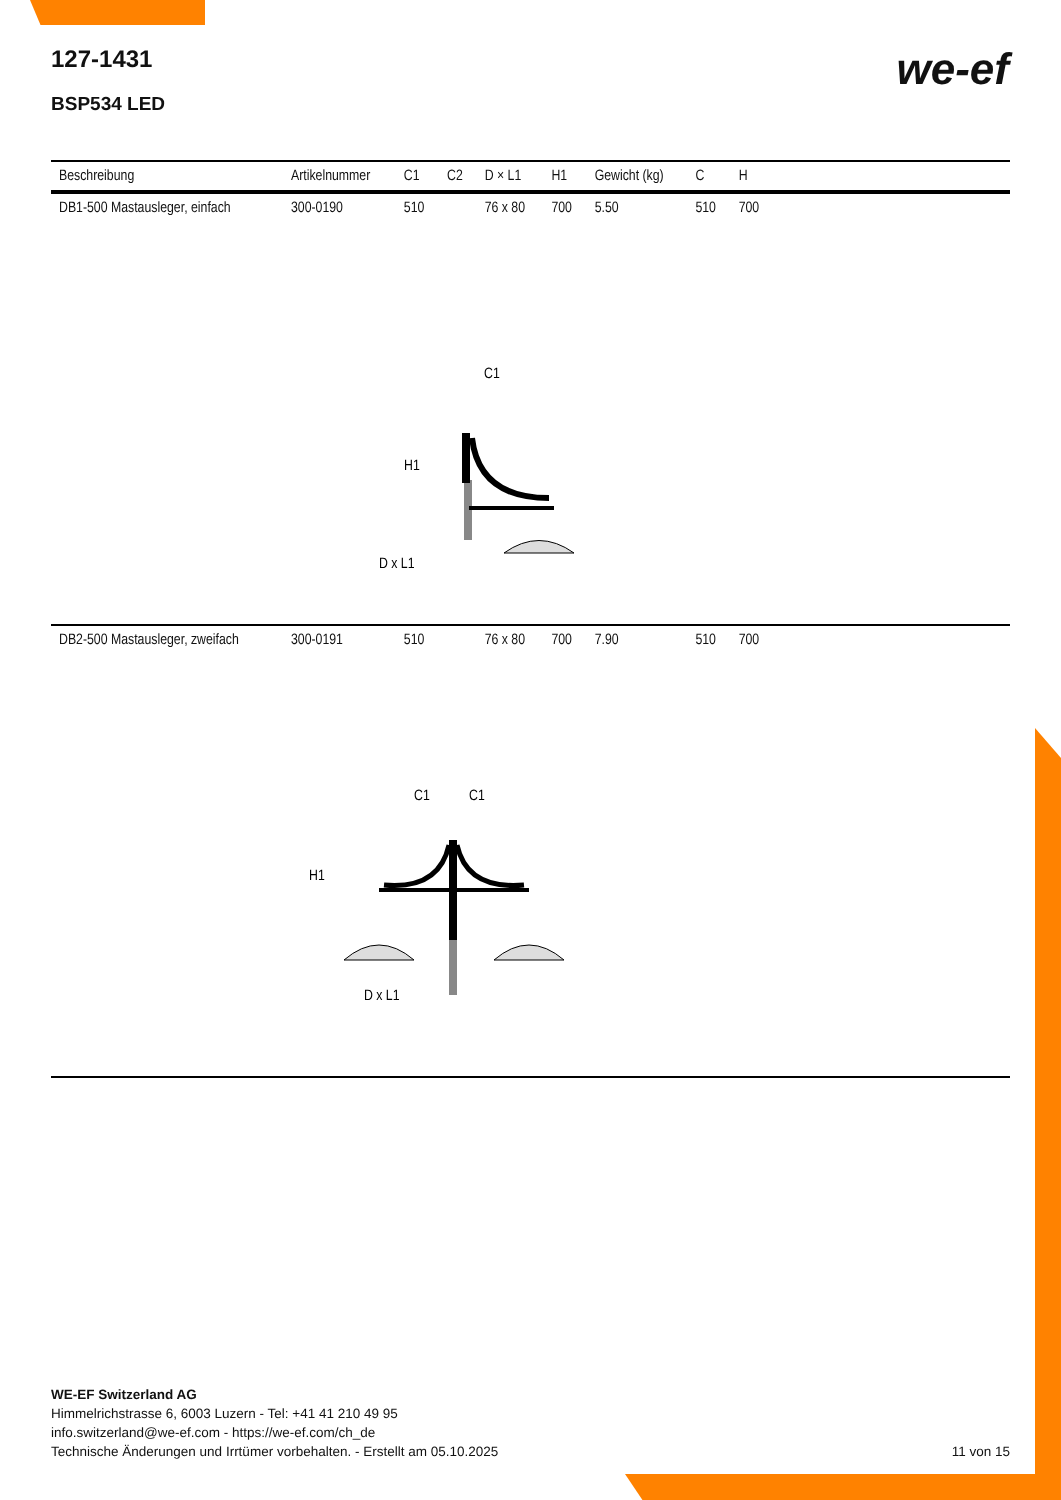we-ef
127-1431
BSP534 LED
| Beschreibung | Artikelnummer | C1 | C2 | D × L1 | H1 | Gewicht (kg) | C | H | |
| --- | --- | --- | --- | --- | --- | --- | --- | --- | --- |
| DB1-500 Mastausleger, einfach | 300-0190 | 510 | | 76 x 80 | 700 | 5.50 | 510 | 700 | |
| C1 H1 D x L1 | | | | | | | | | |
| DB2-500 Mastausleger, zweifach | 300-0191 | 510 | | 76 x 80 | 700 | 7.90 | 510 | 700 | |
| C1 C1 H1 D x L1 | | | | | | | | | |
WE-EF Switzerland AG
Himmelrichstrasse 6, 6003 Luzern - Tel: +41 41 210 49 95
info.switzerland@we-ef.com - https://we-ef.com/ch_de
Technische Änderungen und Irrtümer vorbehalten. - Erstellt am 05.10.2025
11 von 15